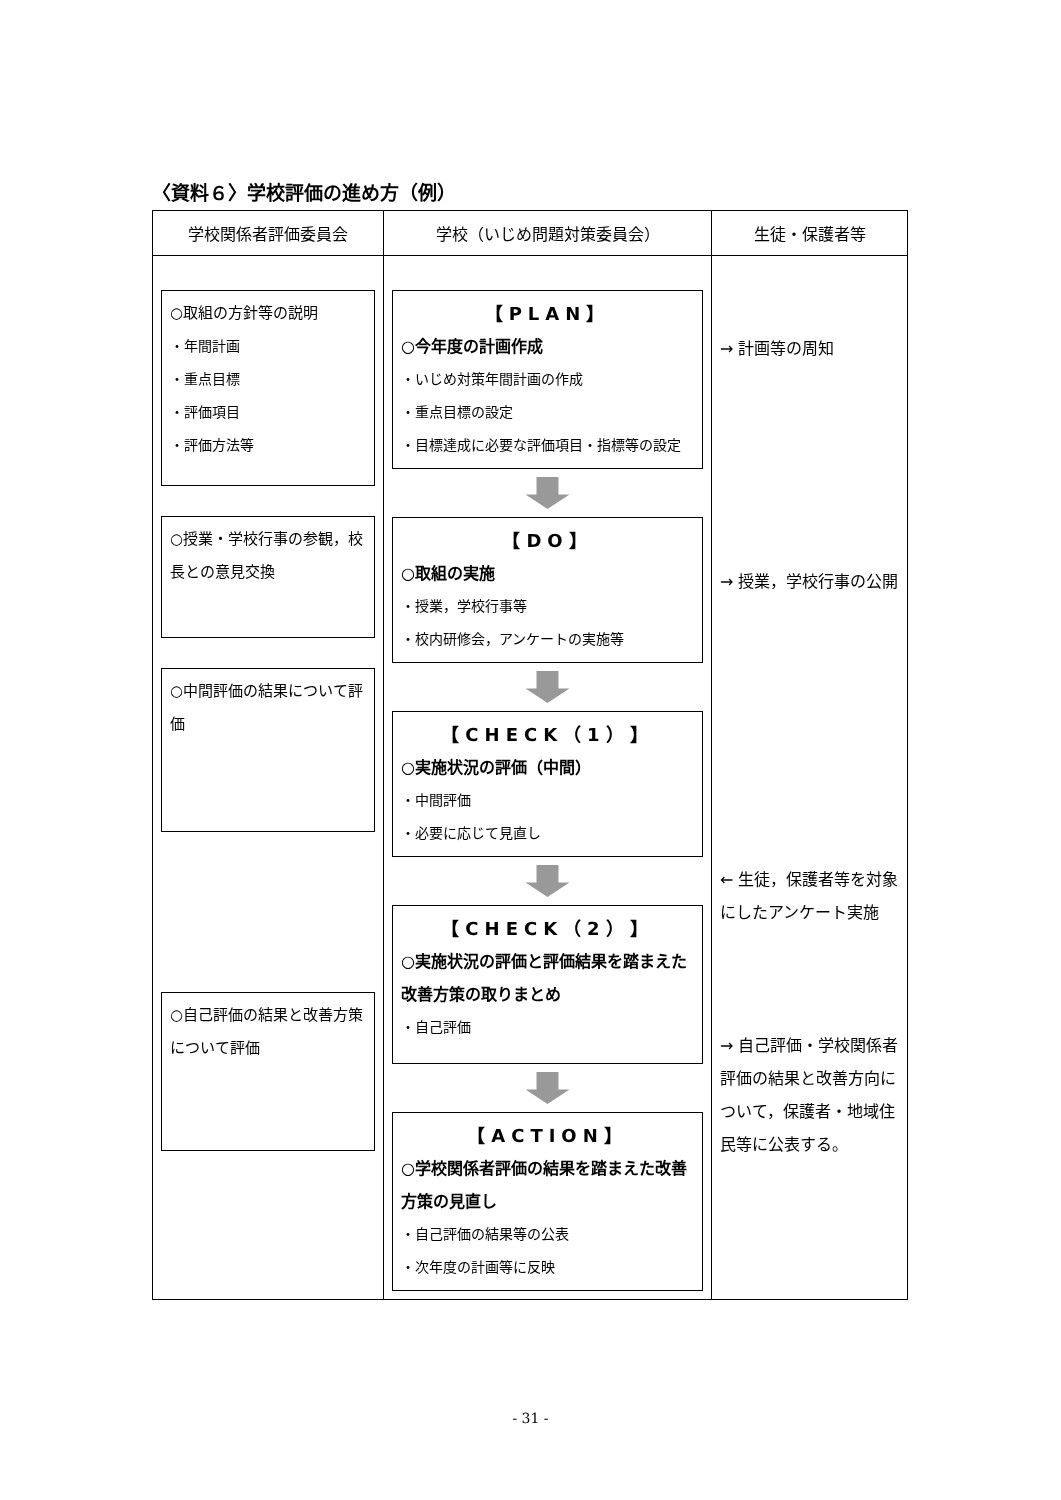〈資料６〉学校評価の進め方（例）
| 学校関係者評価委員会 | 学校（いじめ問題対策委員会） | 生徒・保護者等 |
| --- | --- | --- |
| ○取組の方針等の説明 ・年間計画 ・重点目標 ・評価項目 ・評価方法等 ○授業・学校行事の参観，校長との意見交換 ○中間評価の結果について評価 ○自己評価の結果と改善方策について評価 | 【PLAN】 ○今年度の計画作成 ・いじめ対策年間計画の作成 ・重点目標の設定 ・目標達成に必要な評価項目・指標等の設定 【DO】 ○取組の実施 ・授業，学校行事等 ・校内研修会，アンケートの実施等 【CHECK（1）】 ○実施状況の評価（中間） ・中間評価 ・必要に応じて見直し 【CHECK（2）】 ○実施状況の評価と評価結果を踏まえた改善方策の取りまとめ ・自己評価 【ACTION】 ○学校関係者評価の結果を踏まえた改善方策の見直し ・自己評価の結果等の公表 ・次年度の計画等に反映 | → 計画等の周知 → 授業，学校行事の公開 ← 生徒，保護者等を対象にしたアンケート実施 → 自己評価・学校関係者評価の結果と改善方向について，保護者・地域住民等に公表する。 |
- 31 -